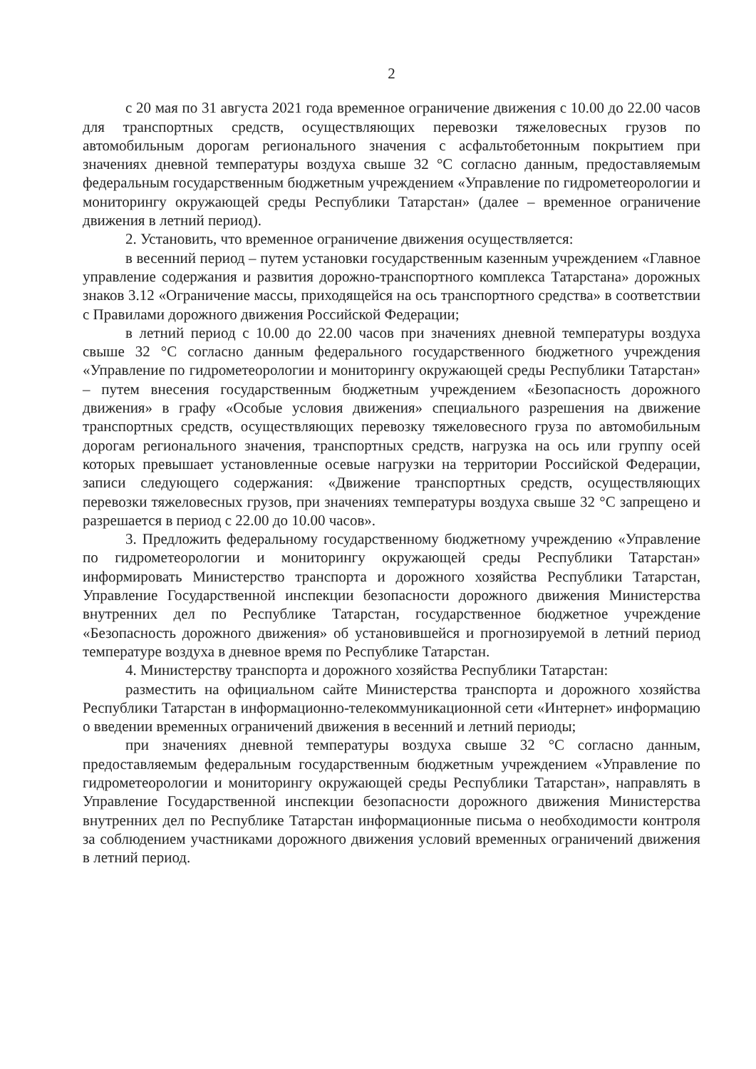2
с 20 мая по 31 августа 2021 года временное ограничение движения с 10.00 до 22.00 часов для транспортных средств, осуществляющих перевозки тяжеловесных грузов по автомобильным дорогам регионального значения с асфальтобетонным покрытием при значениях дневной температуры воздуха свыше 32 °С согласно данным, предоставляемым федеральным государственным бюджетным учреждением «Управление по гидрометеорологии и мониторингу окружающей среды Республики Татарстан» (далее – временное ограничение движения в летний период).
2. Установить, что временное ограничение движения осуществляется:
в весенний период – путем установки государственным казенным учреждением «Главное управление содержания и развития дорожно-транспортного комплекса Татарстана» дорожных знаков 3.12 «Ограничение массы, приходящейся на ось транспортного средства» в соответствии с Правилами дорожного движения Российской Федерации;
в летний период с 10.00 до 22.00 часов при значениях дневной температуры воздуха свыше 32 °С согласно данным федерального государственного бюджетного учреждения «Управление по гидрометеорологии и мониторингу окружающей среды Республики Татарстан» – путем внесения государственным бюджетным учреждением «Безопасность дорожного движения» в графу «Особые условия движения» специального разрешения на движение транспортных средств, осуществляющих перевозку тяжеловесного груза по автомобильным дорогам регионального значения, транспортных средств, нагрузка на ось или группу осей которых превышает установленные осевые нагрузки на территории Российской Федерации, записи следующего содержания: «Движение транспортных средств, осуществляющих перевозки тяжеловесных грузов, при значениях температуры воздуха свыше 32 °С запрещено и разрешается в период с 22.00 до 10.00 часов».
3. Предложить федеральному государственному бюджетному учреждению «Управление по гидрометеорологии и мониторингу окружающей среды Республики Татарстан» информировать Министерство транспорта и дорожного хозяйства Республики Татарстан, Управление Государственной инспекции безопасности дорожного движения Министерства внутренних дел по Республике Татарстан, государственное бюджетное учреждение «Безопасность дорожного движения» об установившейся и прогнозируемой в летний период температуре воздуха в дневное время по Республике Татарстан.
4. Министерству транспорта и дорожного хозяйства Республики Татарстан:
разместить на официальном сайте Министерства транспорта и дорожного хозяйства Республики Татарстан в информационно-телекоммуникационной сети «Интернет» информацию о введении временных ограничений движения в весенний и летний периоды;
при значениях дневной температуры воздуха свыше 32 °С согласно данным, предоставляемым федеральным государственным бюджетным учреждением «Управление по гидрометеорологии и мониторингу окружающей среды Республики Татарстан», направлять в Управление Государственной инспекции безопасности дорожного движения Министерства внутренних дел по Республике Татарстан информационные письма о необходимости контроля за соблюдением участниками дорожного движения условий временных ограничений движения в летний период.